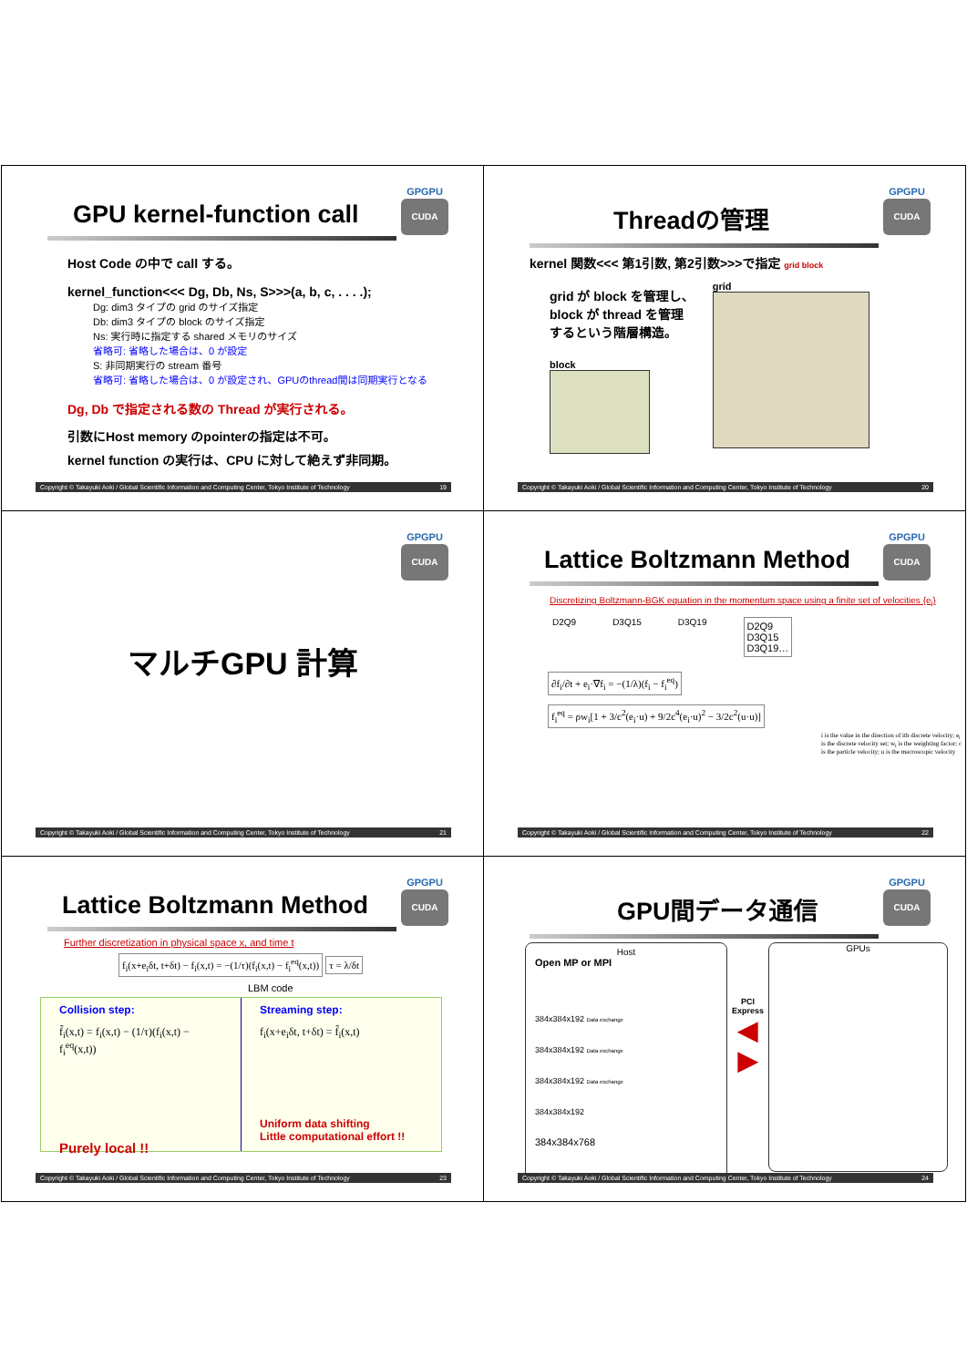GPGPU
CUDA
GPU kernel-function call
Host Code の中で call する。
kernel_function<<< Dg, Db, Ns, S>>>(a, b, c, . . . .);
Dg: dim3 タイプの grid のサイズ指定
Db: dim3 タイプの block のサイズ指定
Ns: 実行時に指定する shared メモリのサイズ
省略可: 省略した場合は、0 が設定
S: 非同期実行の stream 番号
省略可: 省略した場合は、0 が設定され、GPUのthread間は同期実行となる
Dg, Db で指定される数の Thread が実行される。
引数にHost memory のpointerの指定は不可。
kernel function の実行は、CPU に対して絶えず非同期。
Copyright © Takayuki Aoki / Global Scientific Information and Computing Center, Tokyo Institute of Technology 19
GPGPU
CUDA
Threadの管理
kernel 関数<<< 第1引数, 第2引数>>>で指定 grid block
grid が block を管理し、
block が thread を管理
するという階層構造。
block
grid
Copyright © Takayuki Aoki / Global Scientific Information and Computing Center, Tokyo Institute of Technology 20
GPGPU
CUDA
マルチGPU 計算
Copyright © Takayuki Aoki / Global Scientific Information and Computing Center, Tokyo Institute of Technology 21
GPGPU
CUDA
Lattice Boltzmann Method
Discretizing Boltzmann-BGK equation in the momentum space using a finite set of velocities {e<sub>i</sub>}
D2Q9 D3Q15 D3Q19 D2Q9
D3Q15
D3Q19…
∂f<sub>i</sub>/∂t + e<sub>i</sub>·∇f<sub>i</sub> = −(1/λ)(f<sub>i</sub> − f<sub>i</sub><sup>eq</sup>)
f<sub>i</sub><sup>eq</sup> = ρw<sub>i</sub>[1 + 3/c<sup>2</sup>(e<sub>i</sub>·u) + 9/2c<sup>4</sup>(e<sub>i</sub>·u)<sup>2</sup> − 3/2c<sup>2</sup>(u·u)]
i is the value in the direction of ith discrete velocity; e<sub>i</sub> is the discrete velocity set; w<sub>i</sub> is the weighting factor; c is the particle velocity; u is the macroscopic velocity
Copyright © Takayuki Aoki / Global Scientific Information and Computing Center, Tokyo Institute of Technology 22
GPGPU
CUDA
Lattice Boltzmann Method
Further discretization in physical space x, and time t
f<sub>i</sub>(x+e<sub>i</sub>δt, t+δt) − f<sub>i</sub>(x,t) = −(1/τ)(f<sub>i</sub>(x,t) − f<sub>i</sub><sup>eq</sup>(x,t)) τ = λ/δt
LBM code
Collision step:
f̃<sub>i</sub>(x,t) = f<sub>i</sub>(x,t) − (1/τ)(f<sub>i</sub>(x,t) − f<sub>i</sub><sup>eq</sup>(x,t))
Purely local !!
Streaming step:
f<sub>i</sub>(x+e<sub>i</sub>δt, t+δt) = f̃<sub>i</sub>(x,t)
Uniform data shifting
Little computational effort !!
Copyright © Takayuki Aoki / Global Scientific Information and Computing Center, Tokyo Institute of Technology 23
GPGPU
CUDA
GPU間データ通信
Host
Open MP or MPI
384x384x192 Data exchange
384x384x192 Data exchange
384x384x192 Data exchange
384x384x192
384x384x768
PCI Express
◀
▶
GPUs
Copyright © Takayuki Aoki / Global Scientific Information and Computing Center, Tokyo Institute of Technology 24